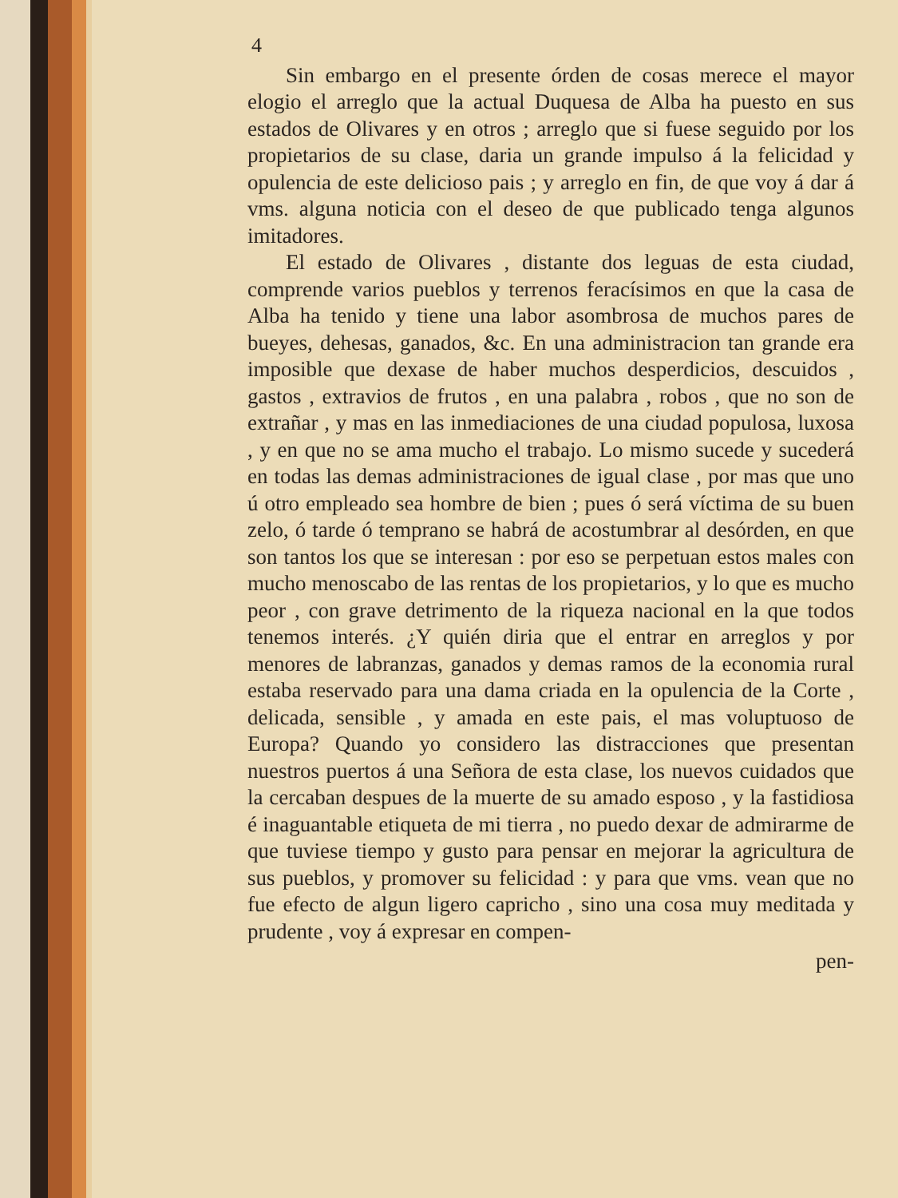4
Sin embargo en el presente órden de cosas merece el mayor elogio el arreglo que la actual Duquesa de Alba ha puesto en sus estados de Olivares y en otros ; arreglo que si fuese seguido por los propietarios de su clase, daria un grande impulso á la felicidad y opulencia de este delicioso pais ; y arreglo en fin, de que voy á dar á vms. alguna noticia con el deseo de que publicado tenga algunos imitadores.
El estado de Olivares , distante dos leguas de esta ciudad, comprende varios pueblos y terrenos feracísimos en que la casa de Alba ha tenido y tiene una labor asombrosa de muchos pares de bueyes, dehesas, ganados, &c. En una administracion tan grande era imposible que dexase de haber muchos desperdicios, descuidos , gastos , extravios de frutos , en una palabra , robos , que no son de extrañar , y mas en las inmediaciones de una ciudad populosa, luxosa , y en que no se ama mucho el trabajo. Lo mismo sucede y sucederá en todas las demas administraciones de igual clase , por mas que uno ú otro empleado sea hombre de bien ; pues ó será víctima de su buen zelo, ó tarde ó temprano se habrá de acostumbrar al desórden, en que son tantos los que se interesan : por eso se perpetuan estos males con mucho menoscabo de las rentas de los propietarios, y lo que es mucho peor , con grave detrimento de la riqueza nacional en la que todos tenemos interés. ¿Y quién diria que el entrar en arreglos y por menores de labranzas, ganados y demas ramos de la economia rural estaba reservado para una dama criada en la opulencia de la Corte , delicada, sensible , y amada en este pais, el mas voluptuoso de Europa? Quando yo considero las distracciones que presentan nuestros puertos á una Señora de esta clase, los nuevos cuidados que la cercaban despues de la muerte de su amado esposo , y la fastidiosa é inaguantable etiqueta de mi tierra , no puedo dexar de admirarme de que tuviese tiempo y gusto para pensar en mejorar la agricultura de sus pueblos, y promover su felicidad : y para que vms. vean que no fue efecto de algun ligero capricho , sino una cosa muy meditada y prudente , voy á expresar en compen-
pen-